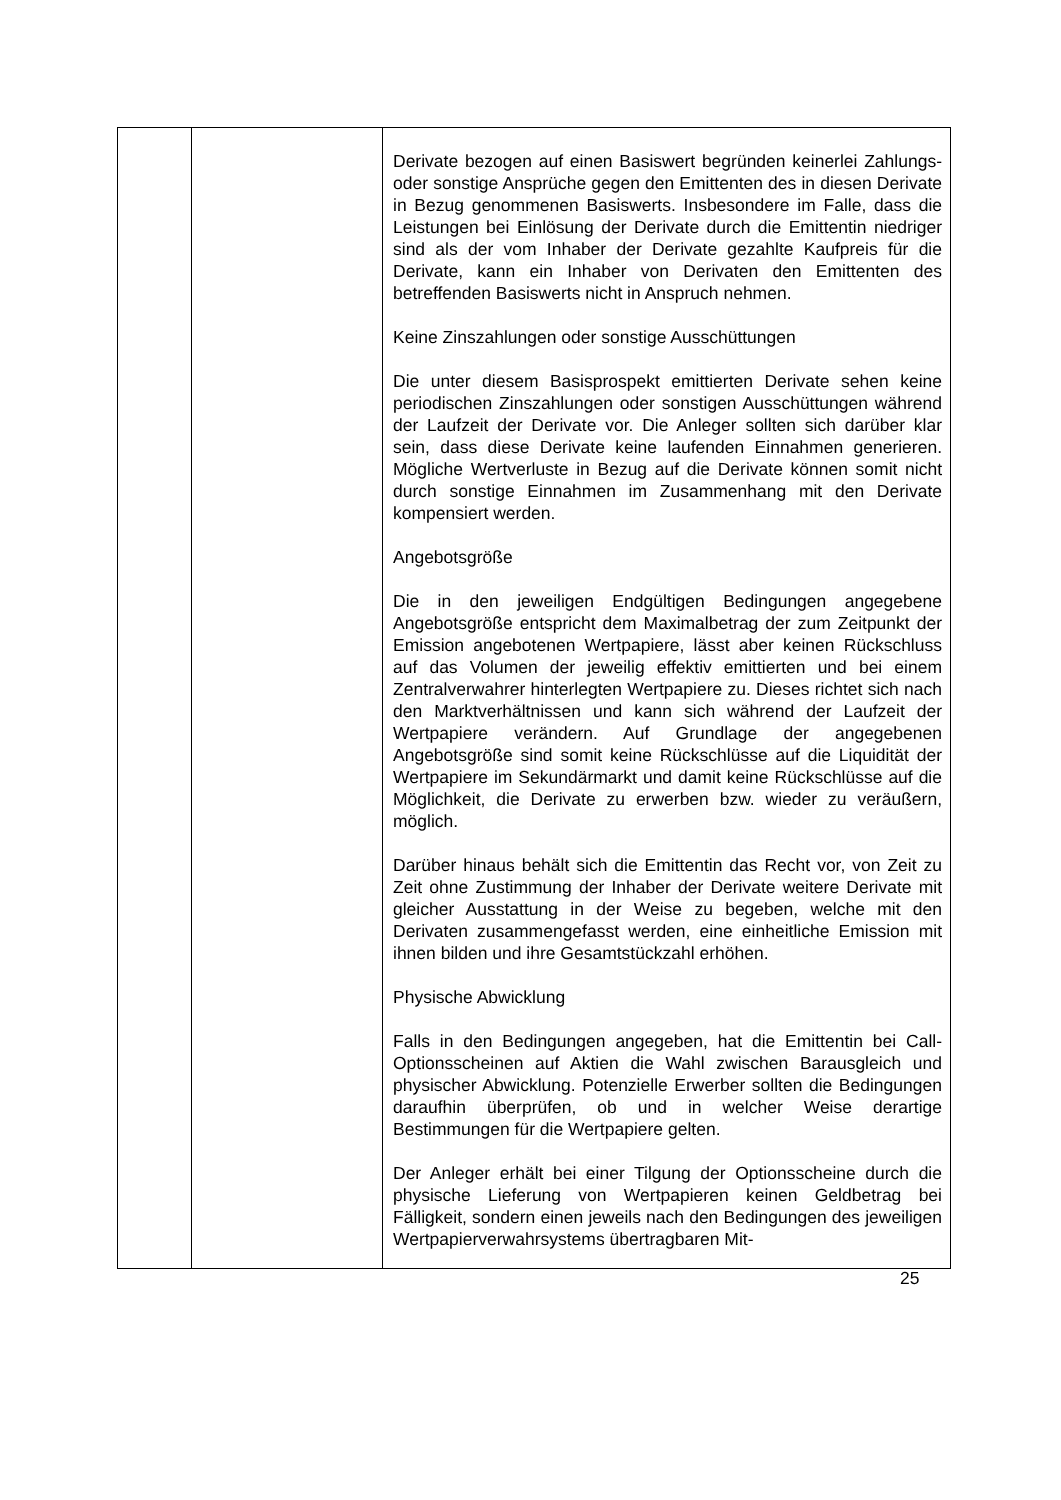| | | Derivate bezogen auf einen Basiswert begründen keinerlei Zahlungs- oder sonstige Ansprüche gegen den Emittenten des in diesen Derivate in Bezug genommenen Basiswerts. Insbesondere im Falle, dass die Leistungen bei Einlösung der Derivate durch die Emittentin niedriger sind als der vom Inhaber der Derivate gezahlte Kaufpreis für die Derivate, kann ein Inhaber von Derivaten den Emittenten des betreffenden Basiswerts nicht in Anspruch nehmen. Keine Zinszahlungen oder sonstige Ausschüttungen Die unter diesem Basisprospekt emittierten Derivate sehen keine periodischen Zinszahlungen oder sonstigen Ausschüttungen während der Laufzeit der Derivate vor. Die Anleger sollten sich darüber klar sein, dass diese Derivate keine laufenden Einnahmen generieren. Mögliche Wertverluste in Bezug auf die Derivate können somit nicht durch sonstige Einnahmen im Zusammenhang mit den Derivate kompensiert werden. Angebotsgröße Die in den jeweiligen Endgültigen Bedingungen angegebene Angebotsgröße entspricht dem Maximalbetrag der zum Zeitpunkt der Emission angebotenen Wertpapiere, lässt aber keinen Rückschluss auf das Volumen der jeweilig effektiv emittierten und bei einem Zentralverwahrer hinterlegten Wertpapiere zu. Dieses richtet sich nach den Marktverhältnissen und kann sich während der Laufzeit der Wertpapiere verändern. Auf Grundlage der angegebenen Angebotsgröße sind somit keine Rückschlüsse auf die Liquidität der Wertpapiere im Sekundärmarkt und damit keine Rückschlüsse auf die Möglichkeit, die Derivate zu erwerben bzw. wieder zu veräußern, möglich. Darüber hinaus behält sich die Emittentin das Recht vor, von Zeit zu Zeit ohne Zustimmung der Inhaber der Derivate weitere Derivate mit gleicher Ausstattung in der Weise zu begeben, welche mit den Derivaten zusammengefasst werden, eine einheitliche Emission mit ihnen bilden und ihre Gesamtstückzahl erhöhen. Physische Abwicklung Falls in den Bedingungen angegeben, hat die Emittentin bei Call-Optionsscheinen auf Aktien die Wahl zwischen Barausgleich und physischer Abwicklung. Potenzielle Erwerber sollten die Bedingungen daraufhin überprüfen, ob und in welcher Weise derartige Bestimmungen für die Wertpapiere gelten. Der Anleger erhält bei einer Tilgung der Optionsscheine durch die physische Lieferung von Wertpapieren keinen Geldbetrag bei Fälligkeit, sondern einen jeweils nach den Bedingungen des jeweiligen Wertpapierverwahrsystems übertragbaren Mit- |
25